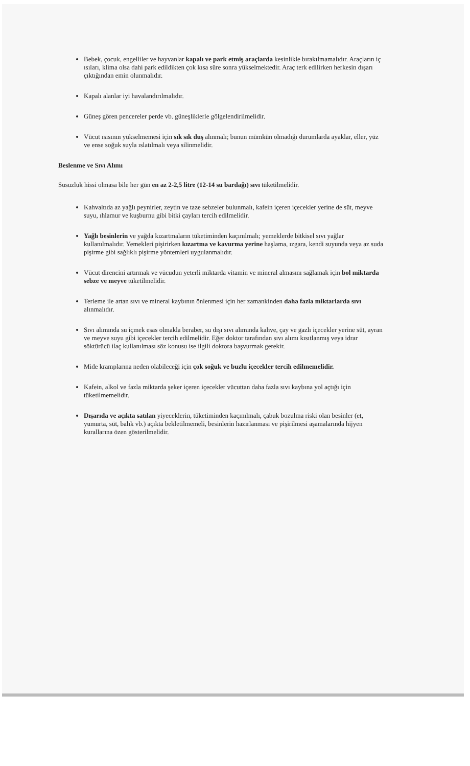Bebek, çocuk, engelliler ve hayvanlar kapalı ve park etmiş araçlarda kesinlikle bırakılmamalıdır. Araçların iç ısıları, klima olsa dahi park edildikten çok kısa süre sonra yükselmektedir. Araç terk edilirken herkesin dışarı çıktığından emin olunmalıdır.
Kapalı alanlar iyi havalandırılmalıdır.
Güneş gören pencereler perde vb. güneşliklerle gölgelendirilmelidir.
Vücut ısısının yükselmemesi için sık sık duş alınmalı; bunun mümkün olmadığı durumlarda ayaklar, eller, yüz ve ense soğuk suyla ıslatılmalı veya silinmelidir.
Beslenme ve Sıvı Alımı
Susuzluk hissi olmasa bile her gün en az 2-2,5 litre (12-14 su bardağı) sıvı tüketilmelidir.
Kahvaltıda az yağlı peynirler, zeytin ve taze sebzeler bulunmalı, kafein içeren içecekler yerine de süt, meyve suyu, ıhlamur ve kuşburnu gibi bitki çayları tercih edilmelidir.
Yağlı besinlerin ve yağda kızartmaların tüketiminden kaçınılmalı; yemeklerde bitkisel sıvı yağlar kullanılmalıdır. Yemekleri pişirirken kızartma ve kavurma yerine haşlama, ızgara, kendi suyunda veya az suda pişirme gibi sağlıklı pişirme yöntemleri uygulanmalıdır.
Vücut direncini artırmak ve vücudun yeterli miktarda vitamin ve mineral almasını sağlamak için bol miktarda sebze ve meyve tüketilmelidir.
Terleme ile artan sıvı ve mineral kaybının önlenmesi için her zamankinden daha fazla miktarlarda sıvı alınmalıdır.
Sıvı alımında su içmek esas olmakla beraber, su dışı sıvı alımında kahve, çay ve gazlı içecekler yerine süt, ayran ve meyve suyu gibi içecekler tercih edilmelidir. Eğer doktor tarafından sıvı alımı kısıtlanmış veya idrar söktürücü ilaç kullanılması söz konusu ise ilgili doktora başvurmak gerekir.
Mide kramplarına neden olabileceği için çok soğuk ve buzlu içecekler tercih edilmemelidir.
Kafein, alkol ve fazla miktarda şeker içeren içecekler vücuttan daha fazla sıvı kaybına yol açtığı için tüketilmemelidir.
Dışarıda ve açıkta satılan yiyeceklerin, tüketiminden kaçınılmalı, çabuk bozulma riski olan besinler (et, yumurta, süt, balık vb.) açıkta bekletilmemeli, besinlerin hazırlanması ve pişirilmesi aşamalarında hijyen kurallarına özen gösterilmelidir.